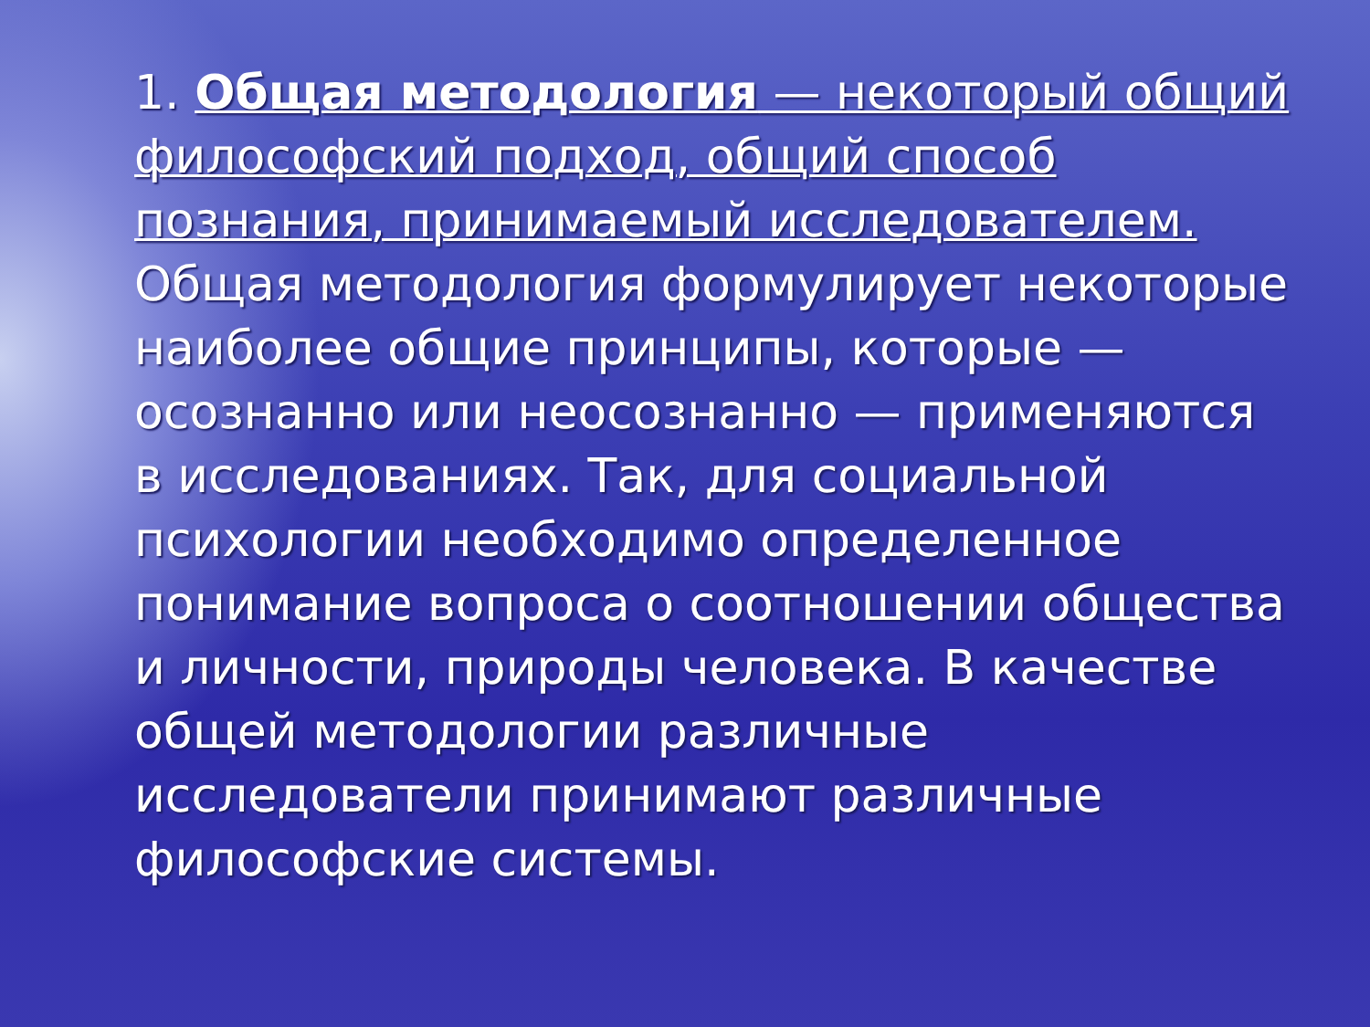1. Общая методология — некоторый общий философский подход, общий способ познания, принимаемый исследователем. Общая методология формулирует некоторые наиболее общие принципы, которые — осознанно или неосознанно — применяются в исследованиях. Так, для социальной психологии необходимо определенное понимание вопроса о соотношении общества и личности, природы человека. В качестве общей методологии различные исследователи принимают различные философские системы.